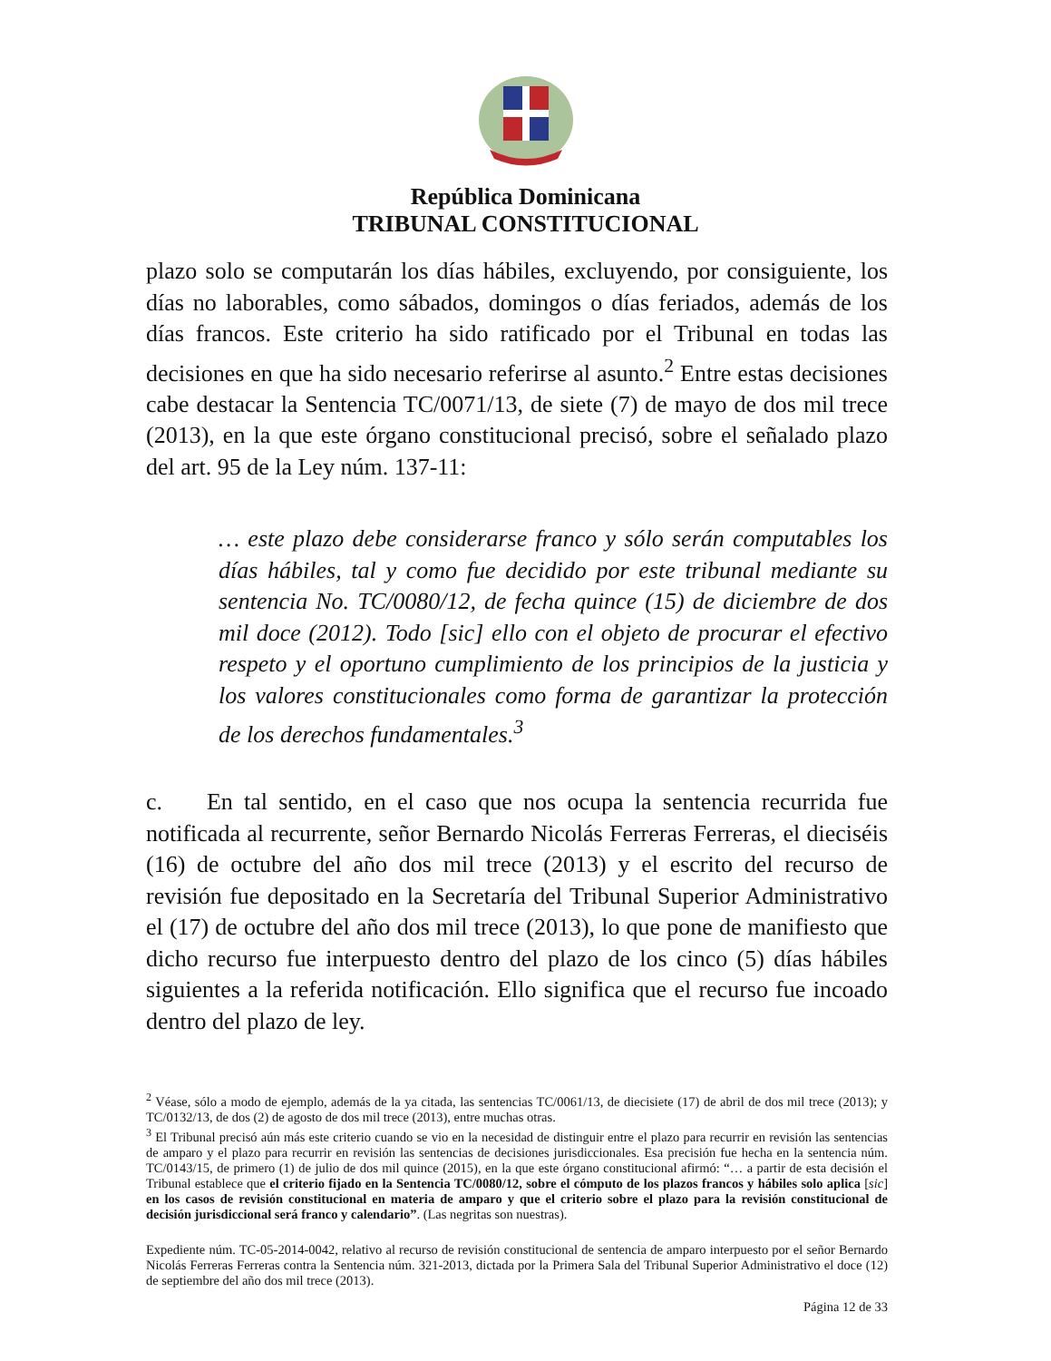República Dominicana
TRIBUNAL CONSTITUCIONAL
plazo solo se computarán los días hábiles, excluyendo, por consiguiente, los días no laborables, como sábados, domingos o días feriados, además de los días francos. Este criterio ha sido ratificado por el Tribunal en todas las decisiones en que ha sido necesario referirse al asunto.<sup>2</sup> Entre estas decisiones cabe destacar la Sentencia TC/0071/13, de siete (7) de mayo de dos mil trece (2013), en la que este órgano constitucional precisó, sobre el señalado plazo del art. 95 de la Ley núm. 137-11:
… este plazo debe considerarse franco y sólo serán computables los días hábiles, tal y como fue decidido por este tribunal mediante su sentencia No. TC/0080/12, de fecha quince (15) de diciembre de dos mil doce (2012). Todo [sic] ello con el objeto de procurar el efectivo respeto y el oportuno cumplimiento de los principios de la justicia y los valores constitucionales como forma de garantizar la protección de los derechos fundamentales.<sup>3</sup>
c. En tal sentido, en el caso que nos ocupa la sentencia recurrida fue notificada al recurrente, señor Bernardo Nicolás Ferreras Ferreras, el dieciséis (16) de octubre del año dos mil trece (2013) y el escrito del recurso de revisión fue depositado en la Secretaría del Tribunal Superior Administrativo el (17) de octubre del año dos mil trece (2013), lo que pone de manifiesto que dicho recurso fue interpuesto dentro del plazo de los cinco (5) días hábiles siguientes a la referida notificación. Ello significa que el recurso fue incoado dentro del plazo de ley.
<sup>2</sup> Véase, sólo a modo de ejemplo, además de la ya citada, las sentencias TC/0061/13, de diecisiete (17) de abril de dos mil trece (2013); y TC/0132/13, de dos (2) de agosto de dos mil trece (2013), entre muchas otras.
<sup>3</sup> El Tribunal precisó aún más este criterio cuando se vio en la necesidad de distinguir entre el plazo para recurrir en revisión las sentencias de amparo y el plazo para recurrir en revisión las sentencias de decisiones jurisdiccionales. Esa precisión fue hecha en la sentencia núm. TC/0143/15, de primero (1) de julio de dos mil quince (2015), en la que este órgano constitucional afirmó: “… a partir de esta decisión el Tribunal establece que el criterio fijado en la Sentencia TC/0080/12, sobre el cómputo de los plazos francos y hábiles solo aplica [sic] en los casos de revisión constitucional en materia de amparo y que el criterio sobre el plazo para la revisión constitucional de decisión jurisdiccional será franco y calendario”. (Las negritas son nuestras).
Expediente núm. TC-05-2014-0042, relativo al recurso de revisión constitucional de sentencia de amparo interpuesto por el señor Bernardo Nicolás Ferreras Ferreras contra la Sentencia núm. 321-2013, dictada por la Primera Sala del Tribunal Superior Administrativo el doce (12) de septiembre del año dos mil trece (2013).
Página 12 de 33